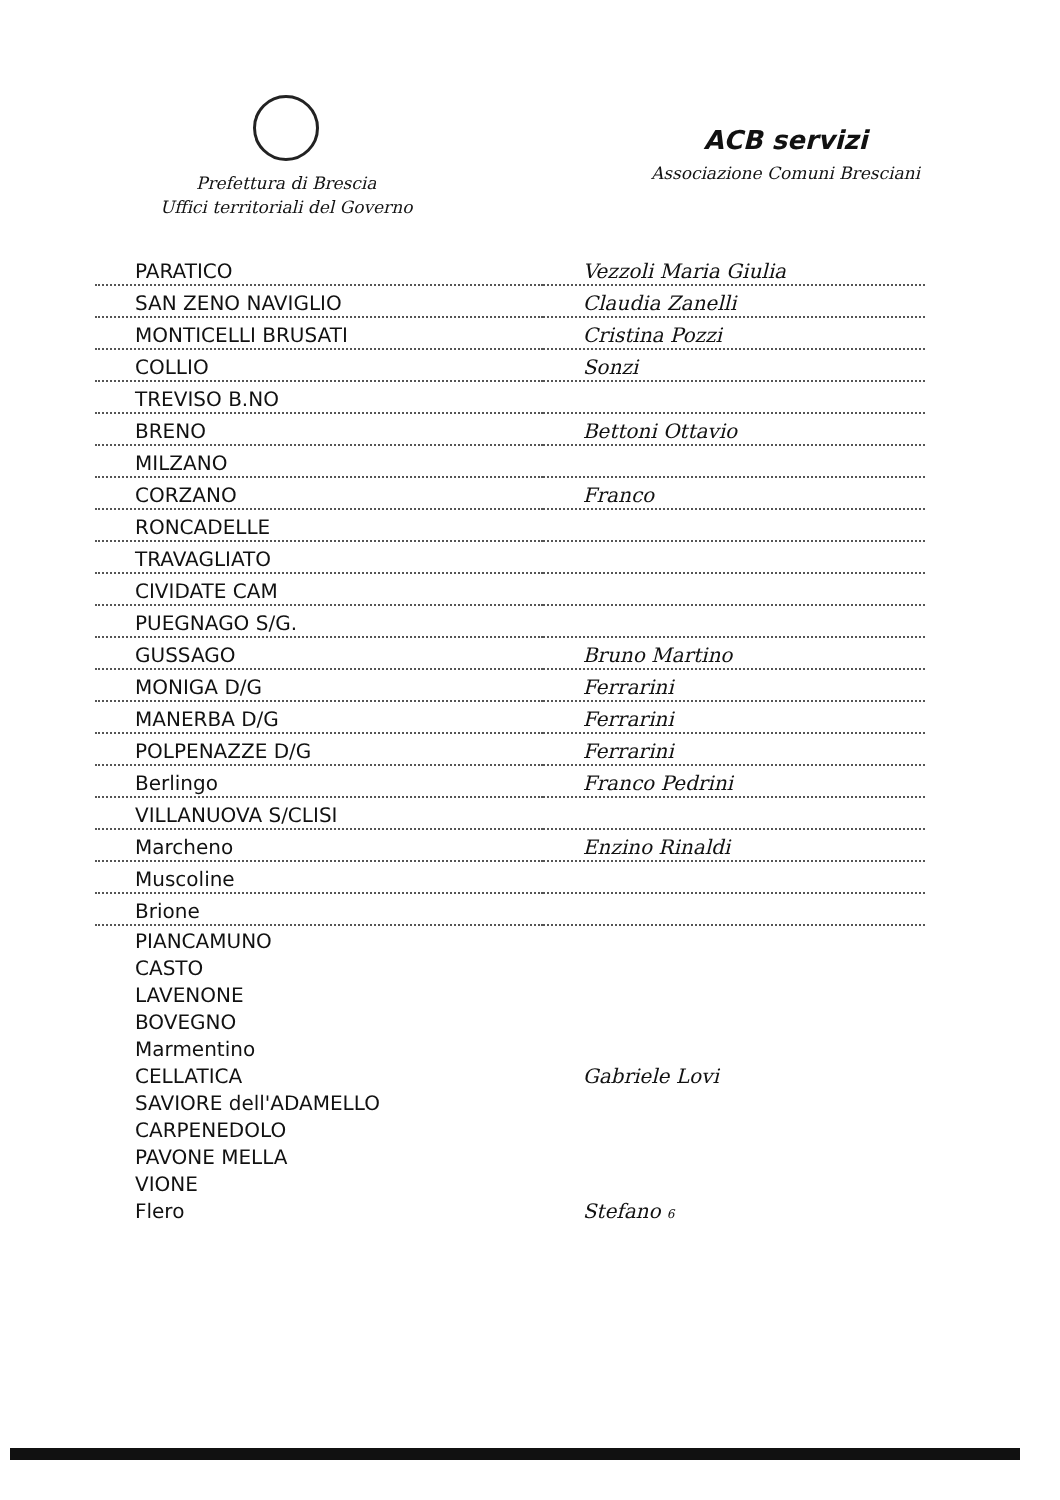Prefettura di Brescia
Uffici territoriali del Governo
ACB servizi
Associazione Comuni Bresciani
| PARATICO | Vezzoli Maria Giulia |
| SAN ZENO NAVIGLIO | Claudia Zanelli |
| MONTICELLI BRUSATI | Cristina Pozzi |
| COLLIO | Sonzi |
| TREVISO B.NO | |
| BRENO | Bettoni Ottavio |
| MILZANO | |
| CORZANO | Franco |
| RONCADELLE | |
| TRAVAGLIATO | |
| CIVIDATE CAM | |
| PUEGNAGO S/G. | |
| GUSSAGO | Bruno Martino |
| MONIGA D/G | Ferrarini |
| MANERBA D/G | Ferrarini |
| POLPENAZZE D/G | Ferrarini |
| Berlingo | Franco Pedrini |
| VILLANUOVA S/CLISI | |
| Marcheno | Enzino Rinaldi |
| Muscoline | |
| Brione | |
| PIANCAMUNO | |
| CASTO | |
| LAVENONE | |
| BOVEGNO | |
| Marmentino | |
| CELLATICA | Gabriele Lovi |
| SAVIORE dell'ADAMELLO | |
| CARPENEDOLO | |
| PAVONE MELLA | |
| VIONE | |
| Flero | Stefano 6 |